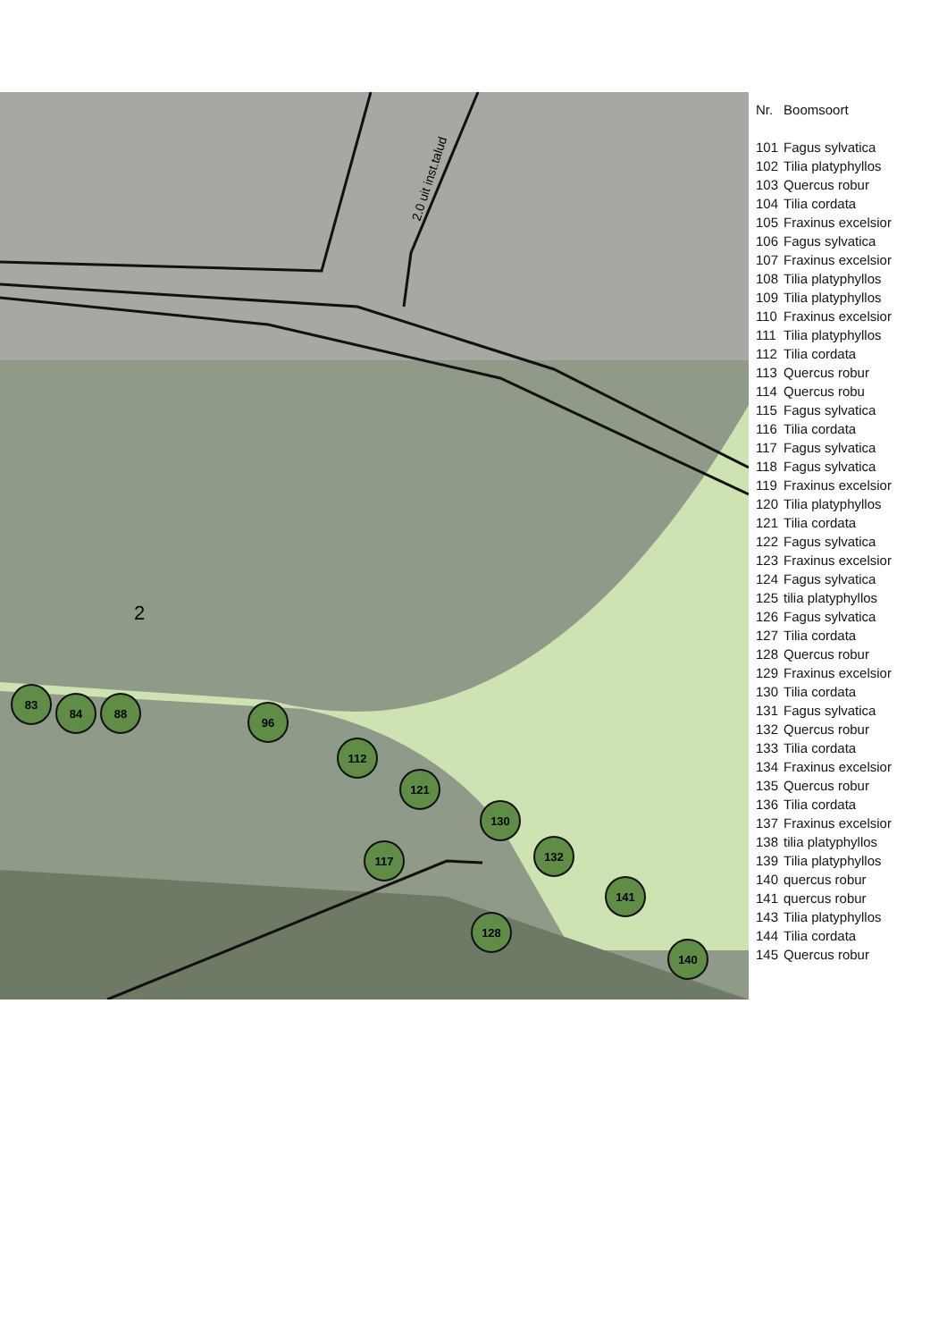2.0 uit inst.talud
2
83
84
88
96
112
121
130
132
141
140
128
117
| Nr. | Boomsoort |
| --- | --- |
| 101 | Fagus sylvatica |
| 102 | Tilia platyphyllos |
| 103 | Quercus robur |
| 104 | Tilia cordata |
| 105 | Fraxinus excelsior |
| 106 | Fagus sylvatica |
| 107 | Fraxinus excelsior |
| 108 | Tilia platyphyllos |
| 109 | Tilia platyphyllos |
| 110 | Fraxinus excelsior |
| 111 | Tilia platyphyllos |
| 112 | Tilia cordata |
| 113 | Quercus robur |
| 114 | Quercus robu |
| 115 | Fagus sylvatica |
| 116 | Tilia cordata |
| 117 | Fagus sylvatica |
| 118 | Fagus sylvatica |
| 119 | Fraxinus excelsior |
| 120 | Tilia platyphyllos |
| 121 | Tilia cordata |
| 122 | Fagus sylvatica |
| 123 | Fraxinus excelsior |
| 124 | Fagus sylvatica |
| 125 | tilia platyphyllos |
| 126 | Fagus sylvatica |
| 127 | Tilia cordata |
| 128 | Quercus robur |
| 129 | Fraxinus excelsior |
| 130 | Tilia cordata |
| 131 | Fagus sylvatica |
| 132 | Quercus robur |
| 133 | Tilia cordata |
| 134 | Fraxinus excelsior |
| 135 | Quercus robur |
| 136 | Tilia cordata |
| 137 | Fraxinus excelsior |
| 138 | tilia platyphyllos |
| 139 | Tilia platyphyllos |
| 140 | quercus robur |
| 141 | quercus robur |
| 143 | Tilia platyphyllos |
| 144 | Tilia cordata |
| 145 | Quercus robur |